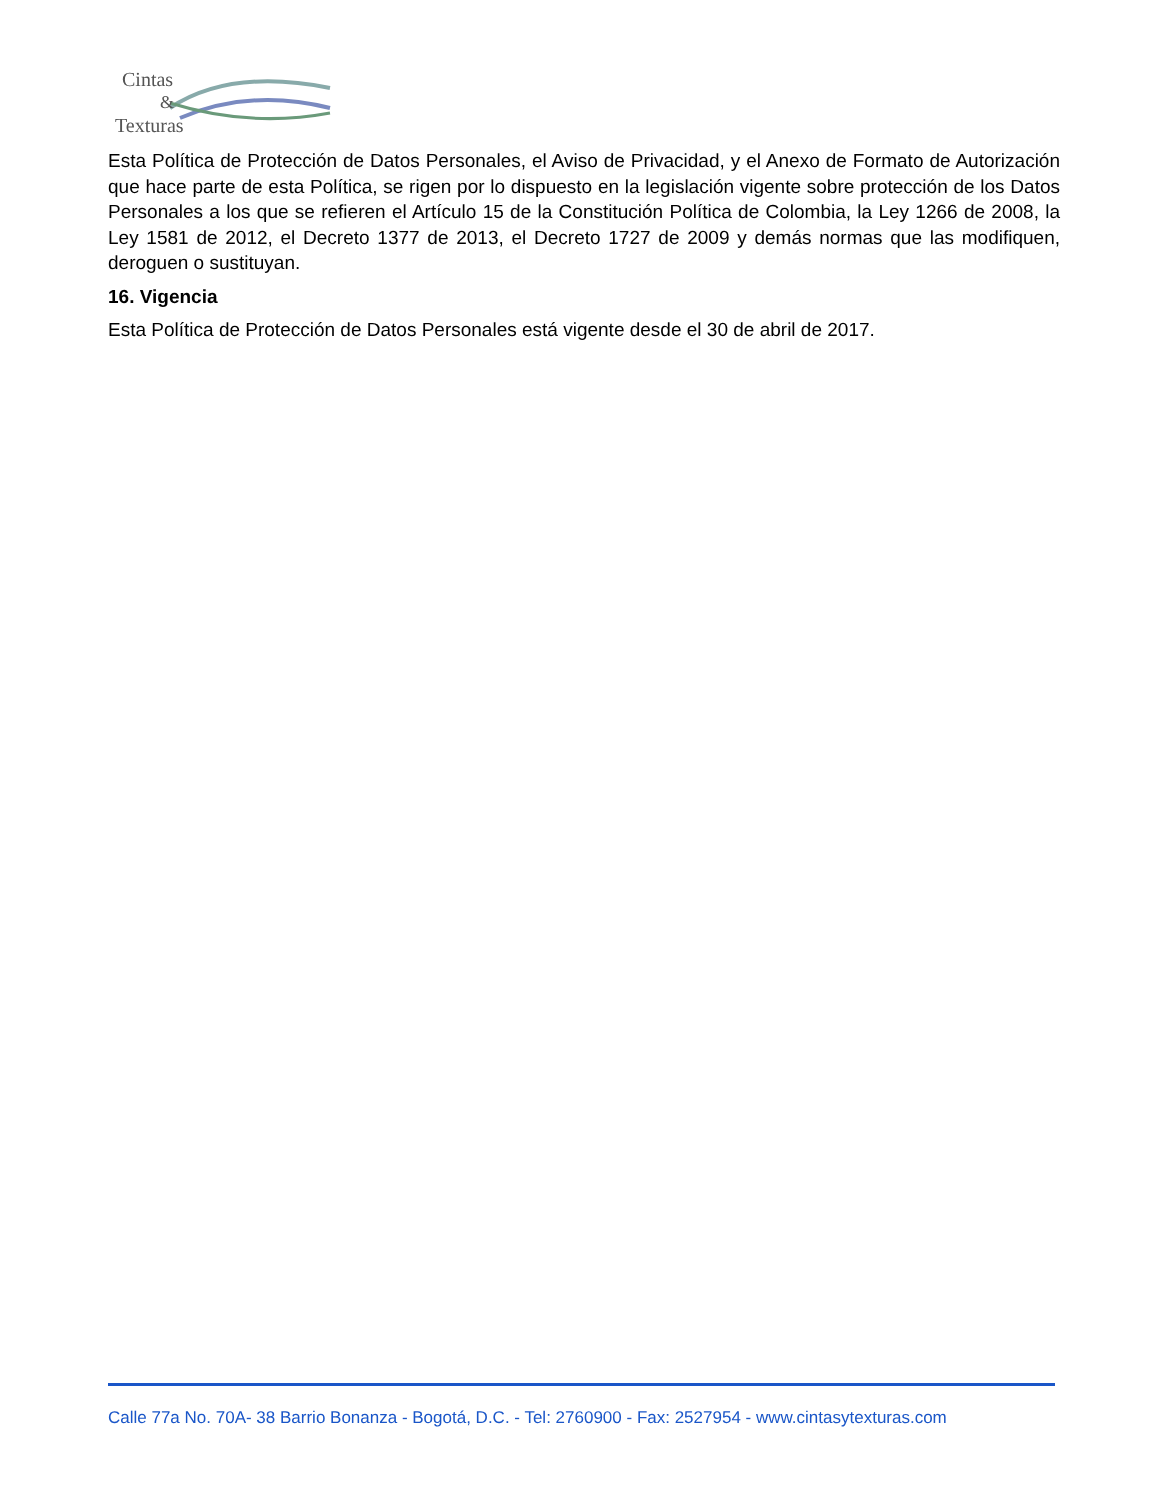Cintas
&
Texturas
Esta Política de Protección de Datos Personales, el Aviso de Privacidad, y el Anexo de Formato de Autorización que hace parte de esta Política, se rigen por lo dispuesto en la legislación vigente sobre protección de los Datos Personales a los que se refieren el Artículo 15 de la Constitución Política de Colombia, la Ley 1266 de 2008, la Ley 1581 de 2012, el Decreto 1377 de 2013, el Decreto 1727 de 2009 y demás normas que las modifiquen, deroguen o sustituyan.
16. Vigencia
Esta Política de Protección de Datos Personales está vigente desde el 30 de abril de 2017.
Calle 77a No. 70A- 38 Barrio Bonanza - Bogotá, D.C. - Tel: 2760900 - Fax: 2527954 - www.cintasytexturas.com